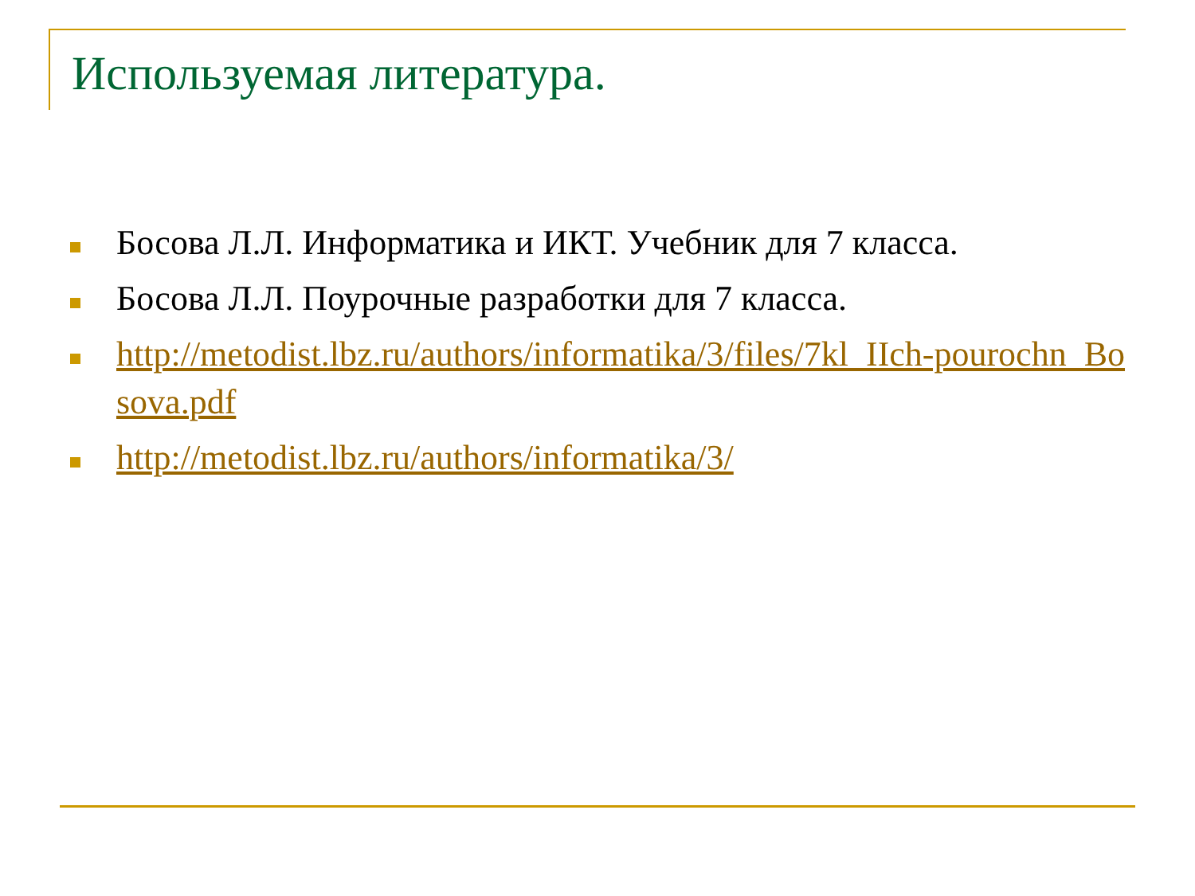Используемая литература.
Босова Л.Л. Информатика и ИКТ. Учебник для 7 класса.
Босова Л.Л. Поурочные разработки для 7 класса.
http://metodist.lbz.ru/authors/informatika/3/files/7kl_IIch-pourochn_Bosova.pdf
http://metodist.lbz.ru/authors/informatika/3/